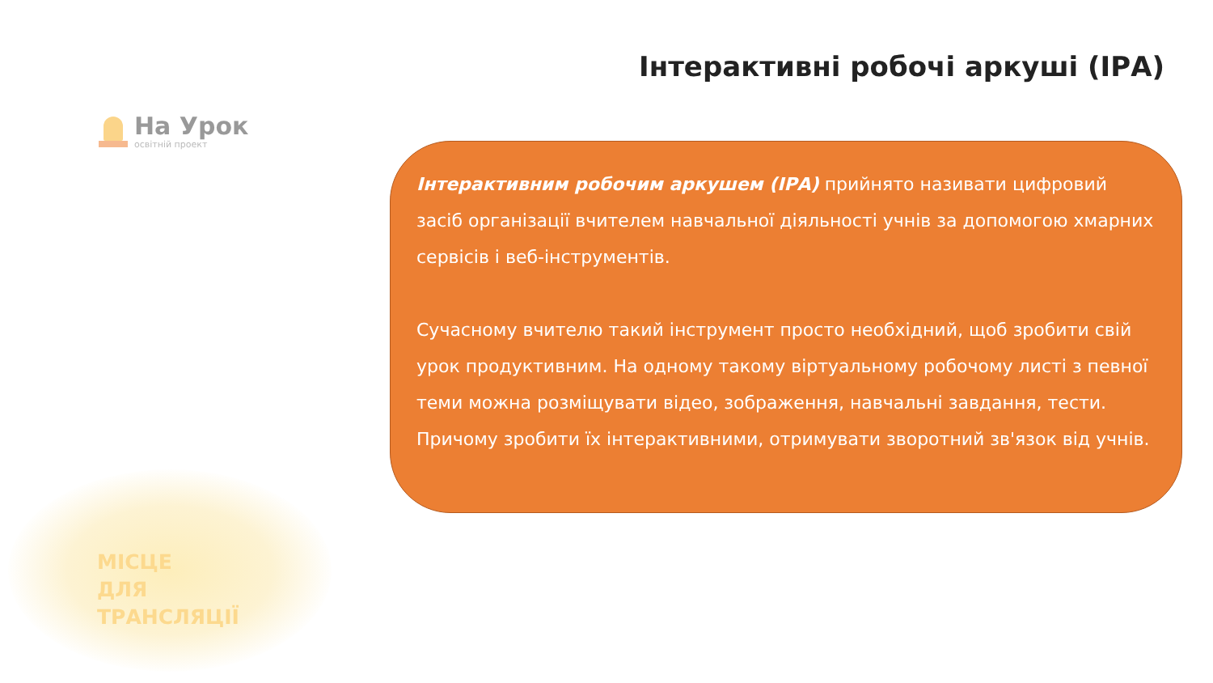Інтерактивні робочі аркуші (ІРА)
На Урок
освітній проект
Інтерактивним робочим аркушем (ІРА) прийнято називати цифровий засіб організації вчителем навчальної діяльності учнів за допомогою хмарних сервісів і веб-інструментів.
Сучасному вчителю такий інструмент просто необхідний, щоб зробити свій урок продуктивним. На одному такому віртуальному робочому листі з певної теми можна розміщувати відео, зображення, навчальні завдання, тести. Причому зробити їх інтерактивними, отримувати зворотний зв'язок від учнів.
МІСЦЕ
ДЛЯ
ТРАНСЛЯЦІЇ